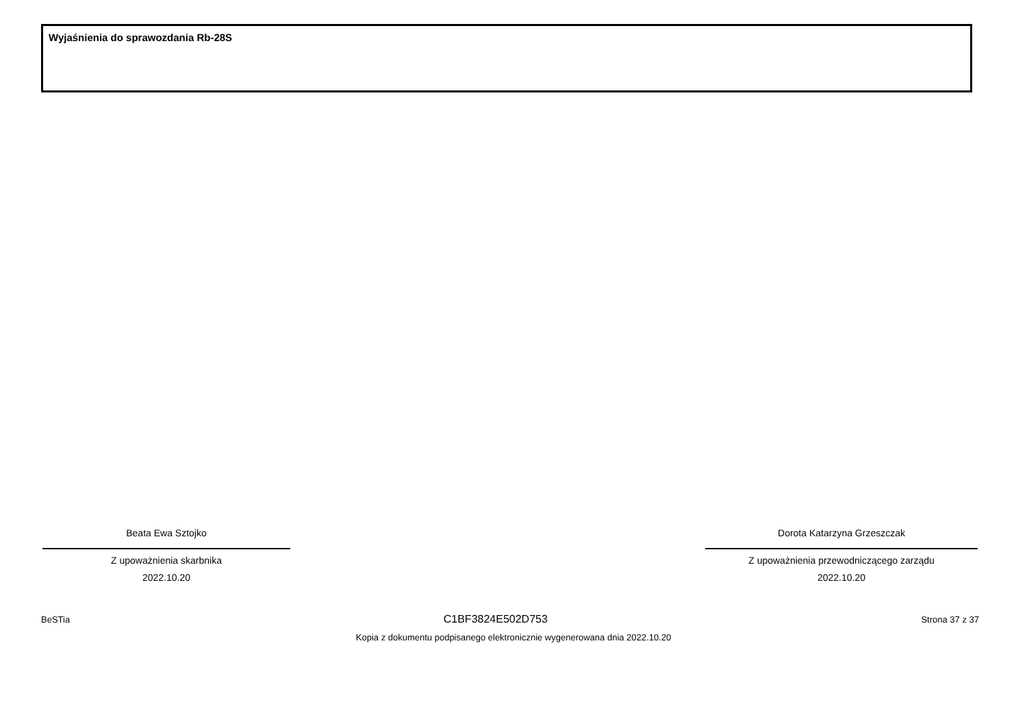Wyjaśnienia do sprawozdania Rb-28S
Beata Ewa Sztojko
Z upoważnienia skarbnika
2022.10.20
Dorota Katarzyna Grzeszczak
Z upoważnienia przewodniczącego zarządu
2022.10.20
BeSTia C1BF3824E502D753 Strona 37 z 37
Kopia z dokumentu podpisanego elektronicznie wygenerowana dnia 2022.10.20